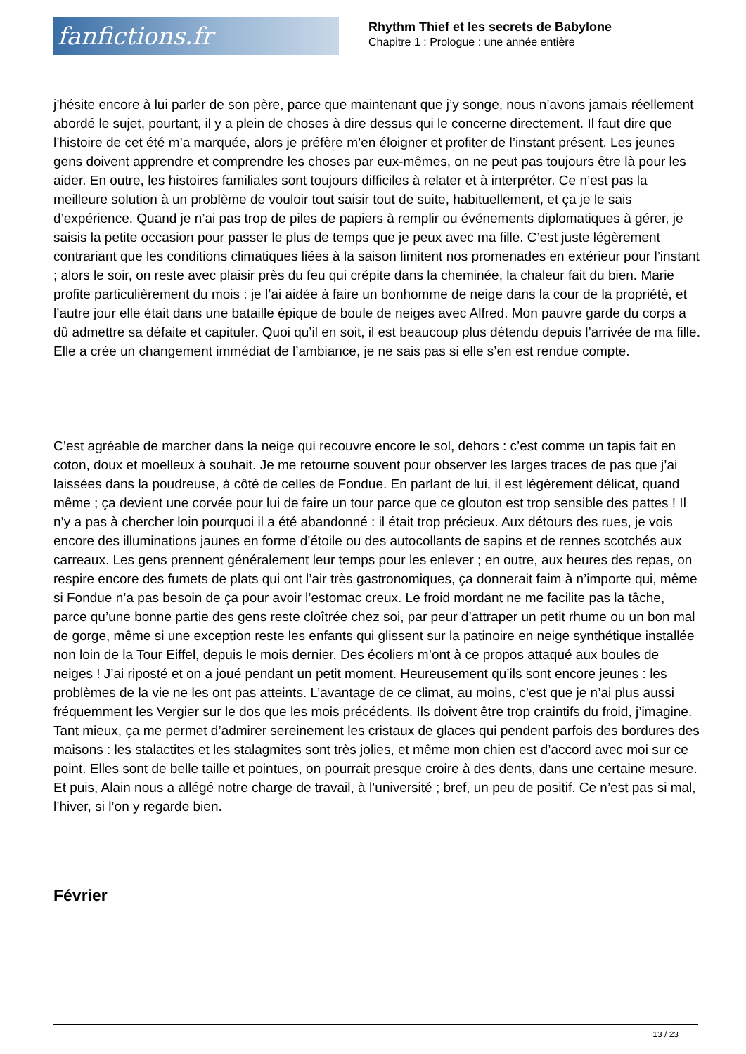fanfictions.fr
Rhythm Thief et les secrets de Babylone
Chapitre 1 : Prologue : une année entière
j’hésite encore à lui parler de son père, parce que maintenant que j’y songe, nous n’avons jamais réellement abordé le sujet, pourtant, il y a plein de choses à dire dessus qui le concerne directement. Il faut dire que l’histoire de cet été m’a marquée, alors je préfère m’en éloigner et profiter de l’instant présent. Les jeunes gens doivent apprendre et comprendre les choses par eux-mêmes, on ne peut pas toujours être là pour les aider. En outre, les histoires familiales sont toujours difficiles à relater et à interpréter. Ce n’est pas la meilleure solution à un problème de vouloir tout saisir tout de suite, habituellement, et ça je le sais d’expérience. Quand je n’ai pas trop de piles de papiers à remplir ou événements diplomatiques à gérer, je saisis la petite occasion pour passer le plus de temps que je peux avec ma fille. C’est juste légèrement contrariant que les conditions climatiques liées à la saison limitent nos promenades en extérieur pour l’instant ; alors le soir, on reste avec plaisir près du feu qui crépite dans la cheminée, la chaleur fait du bien. Marie profite particulièrement du mois : je l’ai aidée à faire un bonhomme de neige dans la cour de la propriété, et l’autre jour elle était dans une bataille épique de boule de neiges avec Alfred. Mon pauvre garde du corps a dû admettre sa défaite et capituler. Quoi qu’il en soit, il est beaucoup plus détendu depuis l’arrivée de ma fille. Elle a crée un changement immédiat de l’ambiance, je ne sais pas si elle s’en est rendue compte.
C’est agréable de marcher dans la neige qui recouvre encore le sol, dehors : c’est comme un tapis fait en coton, doux et moelleux à souhait. Je me retourne souvent pour observer les larges traces de pas que j’ai laissées dans la poudreuse, à côté de celles de Fondue. En parlant de lui, il est légèrement délicat, quand même ; ça devient une corvée pour lui de faire un tour parce que ce glouton est trop sensible des pattes ! Il n’y a pas à chercher loin pourquoi il a été abandonné : il était trop précieux. Aux détours des rues, je vois encore des illuminations jaunes en forme d’étoile ou des autocollants de sapins et de rennes scotchés aux carreaux. Les gens prennent généralement leur temps pour les enlever ; en outre, aux heures des repas, on respire encore des fumets de plats qui ont l’air très gastronomiques, ça donnerait faim à n’importe qui, même si Fondue n’a pas besoin de ça pour avoir l’estomac creux. Le froid mordant ne me facilite pas la tâche, parce qu’une bonne partie des gens reste cloîtrée chez soi, par peur d’attraper un petit rhume ou un bon mal de gorge, même si une exception reste les enfants qui glissent sur la patinoire en neige synthétique installée non loin de la Tour Eiffel, depuis le mois dernier. Des écoliers m’ont à ce propos attaqué aux boules de neiges ! J’ai riposté et on a joué pendant un petit moment. Heureusement qu’ils sont encore jeunes : les problèmes de la vie ne les ont pas atteints. L’avantage de ce climat, au moins, c’est que je n’ai plus aussi fréquemment les Vergier sur le dos que les mois précédents. Ils doivent être trop craintifs du froid, j’imagine. Tant mieux, ça me permet d’admirer sereinement les cristaux de glaces qui pendent parfois des bordures des maisons : les stalactites et les stalagmites sont très jolies, et même mon chien est d’accord avec moi sur ce point. Elles sont de belle taille et pointues, on pourrait presque croire à des dents, dans une certaine mesure. Et puis, Alain nous a allégé notre charge de travail, à l’université ; bref, un peu de positif. Ce n’est pas si mal, l’hiver, si l’on y regarde bien.
Février
13 / 23